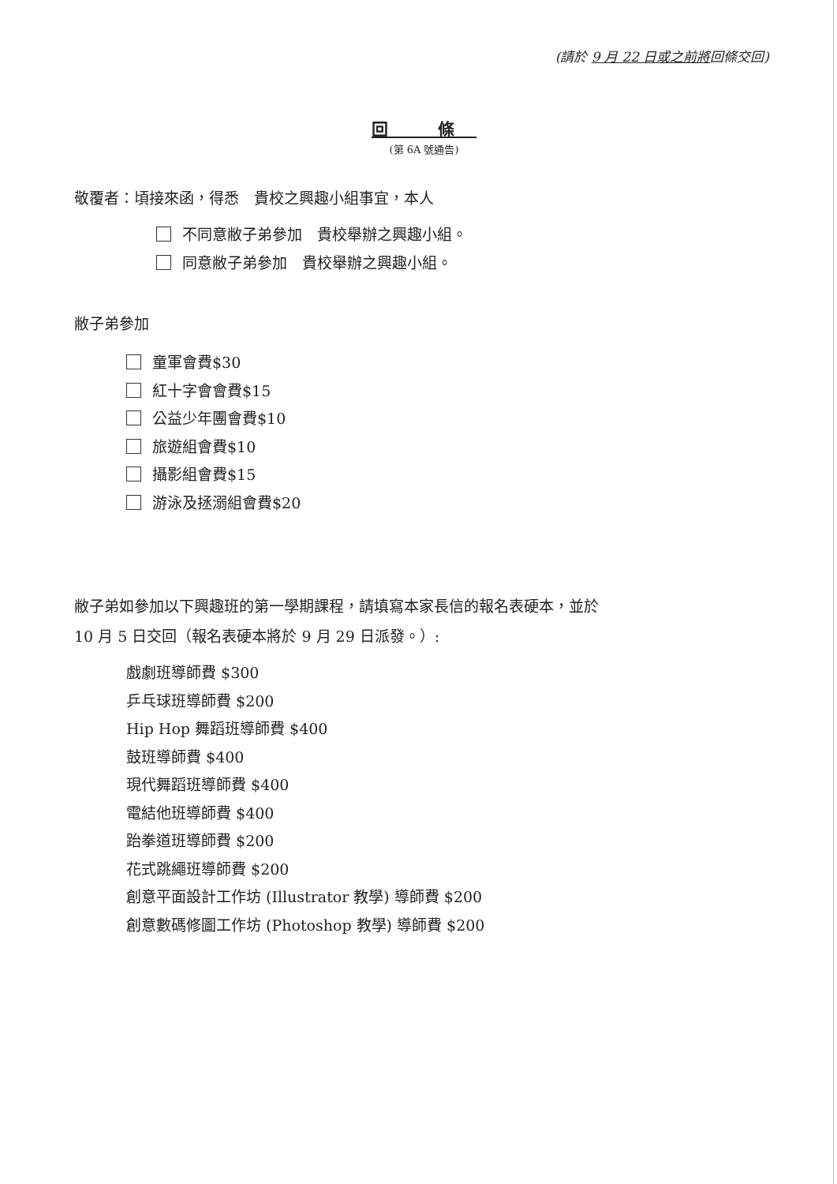(請於 9 月 22 日或之前將回條交回)
回 條
(第 6A 號通告)
敬覆者：頃接來函，得悉　貴校之興趣小組事宜，本人
不同意敝子弟參加　貴校舉辦之興趣小組。
同意敝子弟參加　貴校舉辦之興趣小組。
敝子弟參加
童軍會費$30
紅十字會會費$15
公益少年團會費$10
旅遊組會費$10
攝影組會費$15
游泳及拯溺組會費$20
敝子弟如參加以下興趣班的第一學期課程，請填寫本家長信的報名表硬本，並於
10 月 5 日交回（報名表硬本將於 9 月 29 日派發。）:
戲劇班導師費 $300
乒乓球班導師費 $200
Hip Hop 舞蹈班導師費 $400
鼓班導師費 $400
現代舞蹈班導師費 $400
電結他班導師費 $400
跆拳道班導師費 $200
花式跳繩班導師費 $200
創意平面設計工作坊 (Illustrator 教學) 導師費 $200
創意數碼修圖工作坊 (Photoshop 教學) 導師費 $200